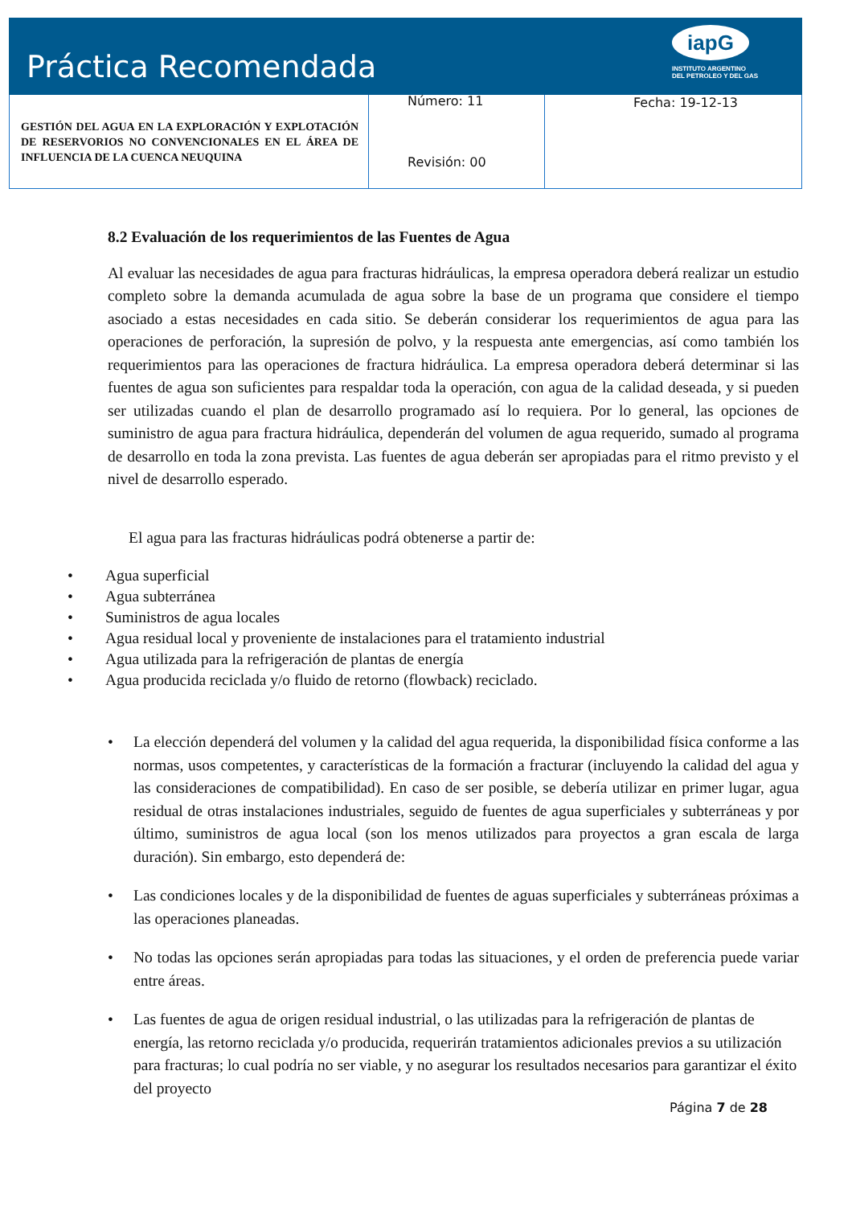Práctica Recomendada
iapG
INSTITUTO ARGENTINO
DEL PETROLEO Y DEL GAS
| GESTIÓN DEL AGUA EN LA EXPLORACIÓN Y EXPLOTACIÓN DE RESERVORIOS NO CONVENCIONALES EN EL ÁREA DE INFLUENCIA DE LA CUENCA NEUQUINA | Número: 11 Revisión: 00 | Fecha: 19-12-13 |
8.2 Evaluación de los requerimientos de las Fuentes de Agua
Al evaluar las necesidades de agua para fracturas hidráulicas, la empresa operadora deberá realizar un estudio completo sobre la demanda acumulada de agua sobre la base de un programa que considere el tiempo asociado a estas necesidades en cada sitio. Se deberán considerar los requerimientos de agua para las operaciones de perforación, la supresión de polvo, y la respuesta ante emergencias, así como también los requerimientos para las operaciones de fractura hidráulica. La empresa operadora deberá determinar si las fuentes de agua son suficientes para respaldar toda la operación, con agua de la calidad deseada, y si pueden ser utilizadas cuando el plan de desarrollo programado así lo requiera. Por lo general, las opciones de suministro de agua para fractura hidráulica, dependerán del volumen de agua requerido, sumado al programa de desarrollo en toda la zona prevista. Las fuentes de agua deberán ser apropiadas para el ritmo previsto y el nivel de desarrollo esperado.
El agua para las fracturas hidráulicas podrá obtenerse a partir de:
• Agua superficial
• Agua subterránea
• Suministros de agua locales
• Agua residual local y proveniente de instalaciones para el tratamiento industrial
• Agua utilizada para la refrigeración de plantas de energía
• Agua producida reciclada y/o fluido de retorno (flowback) reciclado.
• La elección dependerá del volumen y la calidad del agua requerida, la disponibilidad física conforme a las normas, usos competentes, y características de la formación a fracturar (incluyendo la calidad del agua y las consideraciones de compatibilidad). En caso de ser posible, se debería utilizar en primer lugar, agua residual de otras instalaciones industriales, seguido de fuentes de agua superficiales y subterráneas y por último, suministros de agua local (son los menos utilizados para proyectos a gran escala de larga duración). Sin embargo, esto dependerá de:
• Las condiciones locales y de la disponibilidad de fuentes de aguas superficiales y subterráneas próximas a las operaciones planeadas.
• No todas las opciones serán apropiadas para todas las situaciones, y el orden de preferencia puede variar entre áreas.
• Las fuentes de agua de origen residual industrial, o las utilizadas para la refrigeración de plantas de energía, las retorno reciclada y/o producida, requerirán tratamientos adicionales previos a su utilización para fracturas; lo cual podría no ser viable, y no asegurar los resultados necesarios para garantizar el éxito del proyecto
Página 7 de 28